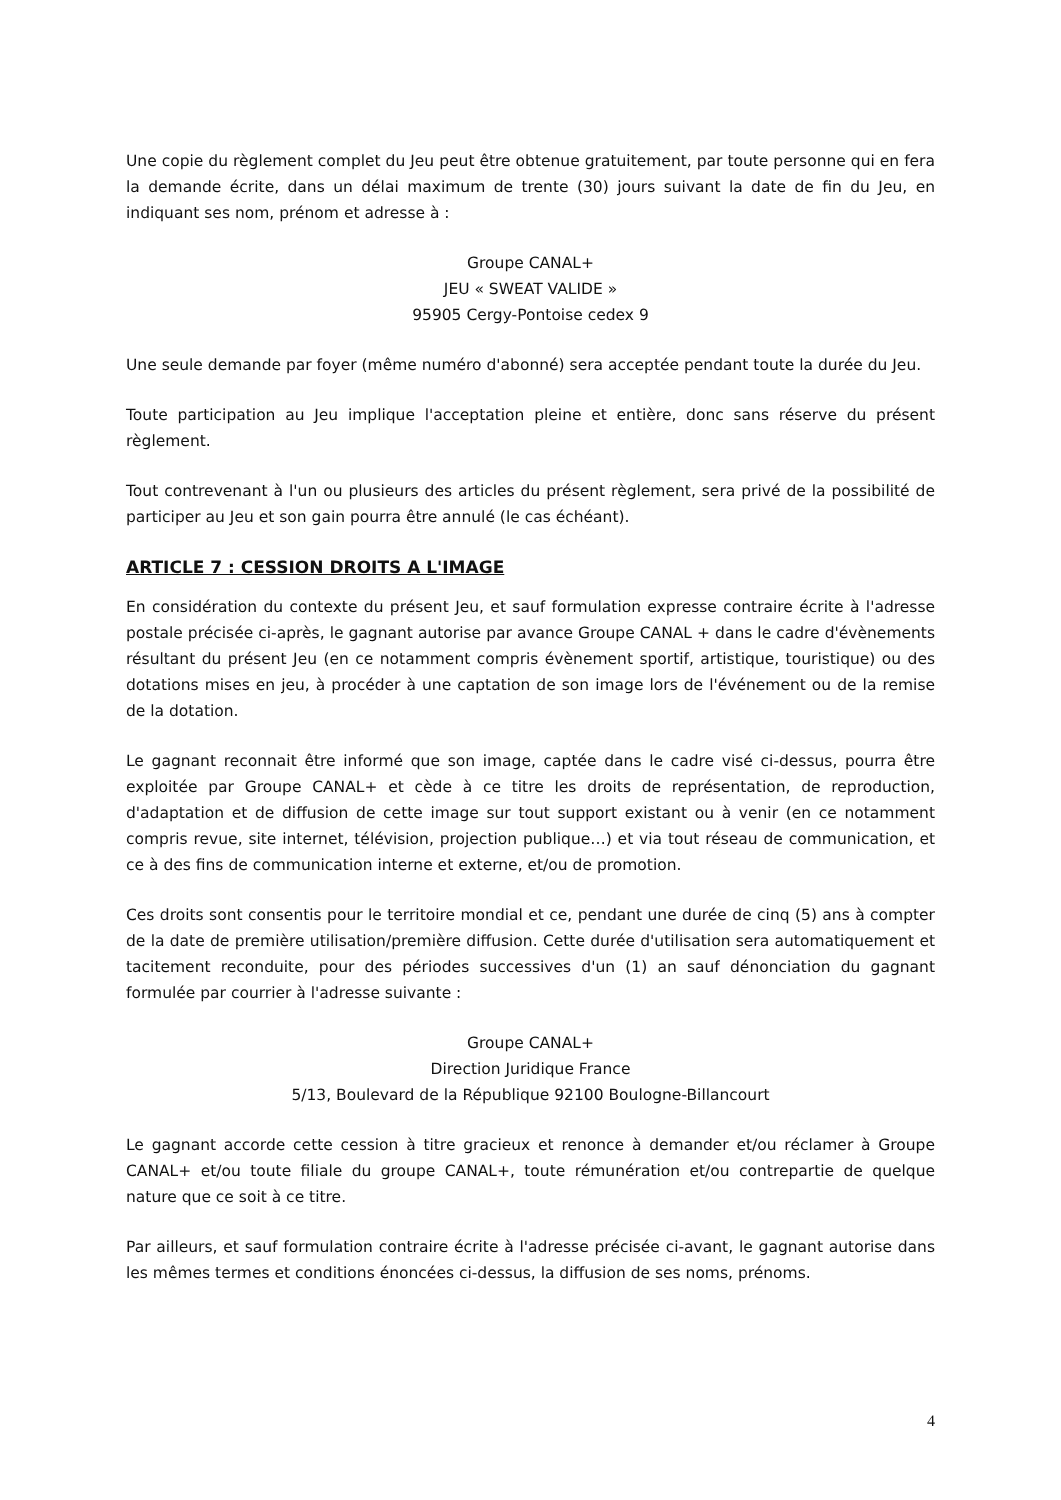Une copie du règlement complet du Jeu peut être obtenue gratuitement, par toute personne qui en fera la demande écrite, dans un délai maximum de trente (30) jours suivant la date de fin du Jeu, en indiquant ses nom, prénom et adresse à :
Groupe CANAL+
JEU « SWEAT VALIDE »
95905 Cergy-Pontoise cedex 9
Une seule demande par foyer (même numéro d'abonné) sera acceptée pendant toute la durée du Jeu.
Toute participation au Jeu implique l'acceptation pleine et entière, donc sans réserve du présent règlement.
Tout contrevenant à l'un ou plusieurs des articles du présent règlement, sera privé de la possibilité de participer au Jeu et son gain pourra être annulé (le cas échéant).
ARTICLE 7 : CESSION DROITS A L'IMAGE
En considération du contexte du présent Jeu, et sauf formulation expresse contraire écrite à l'adresse postale précisée ci-après, le gagnant autorise par avance Groupe CANAL + dans le cadre d'évènements résultant du présent Jeu (en ce notamment compris évènement sportif, artistique, touristique) ou des dotations mises en jeu, à procéder à une captation de son image lors de l'événement ou de la remise de la dotation.
Le gagnant reconnait être informé que son image, captée dans le cadre visé ci-dessus, pourra être exploitée par Groupe CANAL+ et cède à ce titre les droits de représentation, de reproduction, d'adaptation et de diffusion de cette image sur tout support existant ou à venir (en ce notamment compris revue, site internet, télévision, projection publique…) et via tout réseau de communication, et ce à des fins de communication interne et externe, et/ou de promotion.
Ces droits sont consentis pour le territoire mondial et ce, pendant une durée de cinq (5) ans à compter de la date de première utilisation/première diffusion. Cette durée d'utilisation sera automatiquement et tacitement reconduite, pour des périodes successives d'un (1) an sauf dénonciation du gagnant formulée par courrier à l'adresse suivante :
Groupe CANAL+
Direction Juridique France
5/13, Boulevard de la République 92100 Boulogne-Billancourt
Le gagnant accorde cette cession à titre gracieux et renonce à demander et/ou réclamer à Groupe CANAL+ et/ou toute filiale du groupe CANAL+, toute rémunération et/ou contrepartie de quelque nature que ce soit à ce titre.
Par ailleurs, et sauf formulation contraire écrite à l'adresse précisée ci-avant, le gagnant autorise dans les mêmes termes et conditions énoncées ci-dessus, la diffusion de ses noms, prénoms.
4